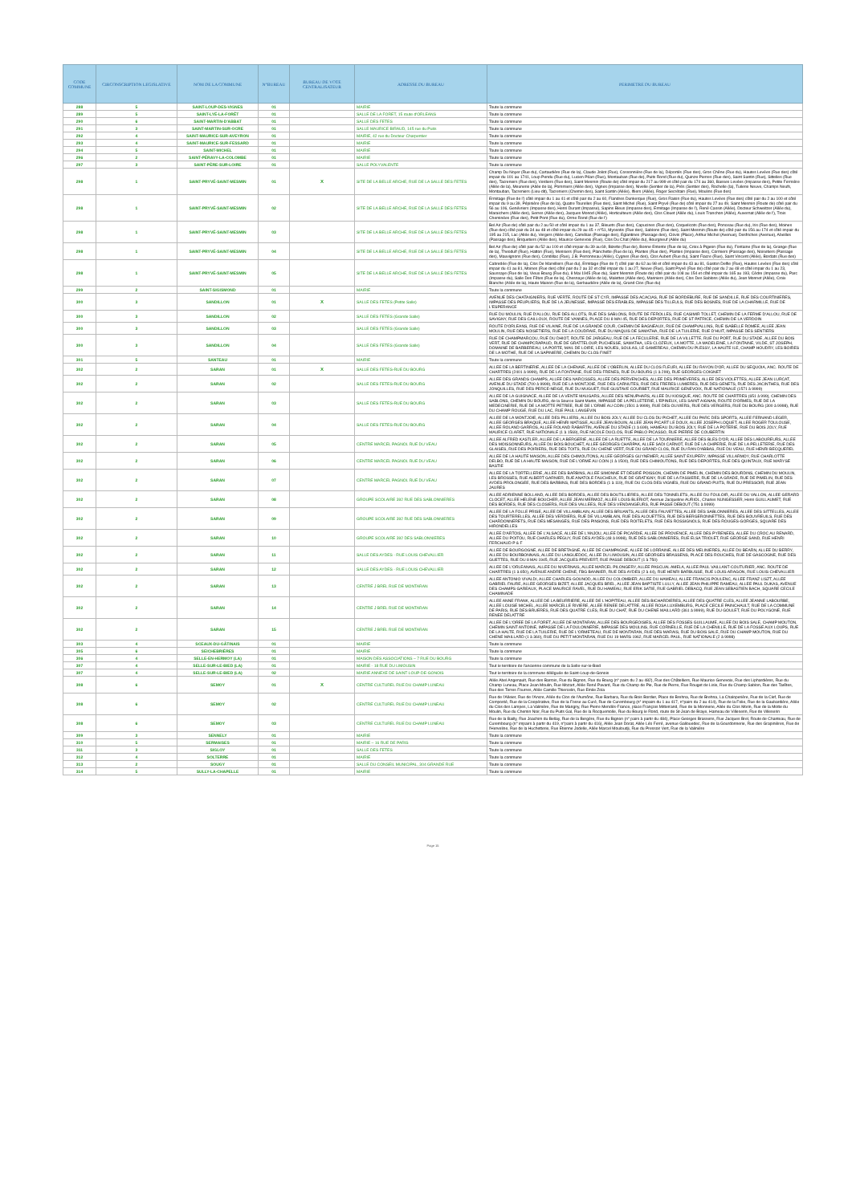| CODE COMMUNE | CIRCONSCRIPTION LEGISLATIVE | NOM DE LA COMMUNE | N°BUREAU | BUREAU DE VOTE CENTRALISATEUR | ADRESSE DU BUREAU | PERIMETRE DU BUREAU |
| --- | --- | --- | --- | --- | --- | --- |
| 288 | 5 | SAINT-LOUP-DES-VIGNES | 01 | | MAIRIE | Toute la commune |
| 289 | 5 | SAINT-LYÉ-LA-FORÊT | 01 | | SALLE DE LA FORET, 15 route d'ORLEANS | Toute la commune |
| 290 | 6 | SAINT-MARTIN-D'ABBAT | 01 | | SALLE DES FETES | Toute la commune |
| 291 | 3 | SAINT-MARTIN-SUR-OCRE | 01 | | SALLE MAURICE BIRAUD, 145 rue du Puits | Toute la commune |
| 292 | 4 | SAINT-MAURICE-SUR-AVEYRON | 01 | | MAIRIE, 42 rue du Docteur Charpentier | Toute la commune |
| 293 | 4 | SAINT-MAURICE-SUR-FESSARD | 01 | | MAIRIE | Toute la commune |
| 294 | 5 | SAINT-MICHEL | 01 | | MAIRIE | Toute la commune |
| 296 | 2 | SAINT-PÉRAVY-LA-COLOMBE | 01 | | MAIRIE | Toute la commune |
| 297 | 3 | SAINT-PÈRE-SUR-LOIRE | 01 | | SALLE POLYVALENTE | Toute la commune |
| 298 | 1 | SAINT-PRYVÉ-SAINT-MESMIN | 01 | X | SITE DE LA BELLE ARCHE, RUE DE LA SALLE DES FETES | Champ Du Noyer (Rue du), Cartaudière (Rue de la), Claude Joliot (Rue), Cossonnière (Rue de la), Déportés (Rue des), Gros Chêne (Rue du), Hautes Levées (Rue des) côté impair du 101 au 1741, Loup Pendu (Rue du), Lucien Péan (Rue), Montauban (Rue de), Puits Rond (Rue du), Quinze Pierres (Rue des), Saint Santin (Rue), Sittelles (Rue des), Tacreniers (Rue des), Verdiers (Rue des), Saint Mesmin (Route de) côté impair du 217 au 999 et côté pair du 174 au 360, Basses Levées (Impasse des), Petite Fermière (Allée de la), Meunerie (Allée de la), Pommiers (Allée des), Vignes (Impasse des), Nivelle (Sentier de la), Prés (Sentier des), Rochelle (la), Tuilerie Neuve, Champs Neufs, Montauban, Tacreniers (Lieu-dit), Tacreniers (Chemin des), Saint Santin (Allée), Ifliers (Allée), Roger Secrétain (Rue), Moulins (Rue des) |
| 298 | 1 | SAINT-PRYVÉ-SAINT-MESMIN | 02 | | SITE DE LA BELLE ARCHE, RUE DE LA SALLE DES FETES | Ermitage (Rue de l') côté impair du 1 au 41 et côté pair du 2 au 60, Flandres Dunkerque (Rue), Gros Raisin (Rue du), Hautes Levées (Rue des) côté pair du 2 au 100 et côté impair du 9 au 39, Pépinière (Rue de la), Quatre Tourelles (Rue des), Saint Michel (Rue), Saint Pryvé (Rue de) côté impair du 27 au 49, Saint Mesmin (Route de) côté pair du 56 au 106, Genévriers (Impasse des), Henri Durant (Impasse), Sapins Bleus (Impasse des), Ermitage (Impasse de l'), René Cassin (Allée), Docteur Schweitzer (Allée du), Maraichers (Allée des), Serres (Allée des), Jacques Monod (Allée), Horticulteurs (Allée des), Clos Clouet (Allée du), Louis Tranchon (Allée), Auvernat (Allée de l'), Trois Cheminées (Rue des), Petit Pont (Rue du), Orme Rond (Rue de l') |
| 298 | 1 | SAINT-PRYVÉ-SAINT-MESMIN | 03 | | SITE DE LA BELLE ARCHE, RUE DE LA SALLE DES FETES | Bel Air (Rue de) côté pair du 2 au 50 et côté impair du 1 au 37, Bleuets (Rue des), Capucines (Rue des), Coquelicots (Rue des), Ponceau (Rue du), Iris (Rue des), Moines (Rue des) côté pair du 34 au 48 et côté impair du 29 au 45 + n°51, Myosotis (Rue des), Sablons (Rue des), Saint Mesmin (Route de) côté pair du 156 au 174 et côté impair du 195 au 215, Lac (Allée du), Vergers (Allée des), Camélias (Passage des), Eglantines (Passage des), Clovis (Place), Arthur Michel (Avenue), Desfriches (Avenue), Abeilles (Passage des), Briquetiers (Allée des), Maurice Genevoix (Rue), Clos Du Chat (Allée du), Bourgneuf (Allée du) |
| 298 | 1 | SAINT-PRYVÉ-SAINT-MESMIN | 04 | | SITE DE LA BELLE ARCHE, RUE DE LA SALLE DES FETES | Bel Air (Rue de) côté pair du 52 au 100 et côté impair du 39 au 69, Bizette (Rue de), Bonne Entente (Rue de la), Croix à Pigeon (Rue du), Fontaine (Rue de la), Grange (Rue de la), Theodulf (Rue), Hatton (Rue), Merisiers (Rue des), Planchette (Rue de la), Plantes (Rue des), Plantes (Impasse des), Cormiers (Passage des), Noisetiers (Passage des), Mauvignons (Rue des), Condillac (Rue), J.B. Perronneau (Allée), Cygnes (Rue des), Clos Aubert (Rue du), Saint Fiacre (Rue), Saint Vincent (Allée), Bordats (Rue des) |
| 298 | 1 | SAINT-PRYVÉ-SAINT-MESMIN | 05 | | SITE DE LA BELLE ARCHE, RUE DE LA SALLE DES FETES | Cabredée (Rue de la), Clos De Marvilliers (Rue du), Ermitage (Rue de l') côté pair du 62 au 98 et côté impair du 43 au 81, Gaston Delfie (Rue), Hautes Levées (Rue des) côté impair du 41 au 81, Moines (Rue des) côté pair du 2 au 32 et côté impair du 1 au 27, Neuve (Rue), Saint Pryvé (Rue de) côté pair du 2 au 48 et côté impair du 1 au 23, Saussaye (Rue de la), Vieux Bourg (Rue du), 8 Mai 1945 (Rue du), Saint Mesmin (Route de) côté pair du 108 au 154 et côté impair du 165 au 193, Cèdre (Impasse du), Parc (Impasse du), Salle Des Fêtes (Rue de la), Chesnaye (Allée de la), Malettes (Allée des), Mariniers (Allée des), Clos Des Sablons (Allée du), Jean Monnet (Allée), Croix Blanche (Allée de la), Haute Maison (Rue de la), Gerbaudière (Allée de la), Grand Clos (Rue du) |
| 299 | 2 | SAINT-SIGISMOND | 01 | | MAIRIE | Toute la commune |
| 300 | 3 | SANDILLON | 01 | X | SALLE DES FETES (Petite Salle) | AVENUE DES CHATAIGNIERS, RUE VERTE, ROUTE DE ST CYR, IMPASSE DES ACACIAS, RUE DE BORDEBURE, RUE DE SANDILLE, RUE DES COURTINIERES, IMPASSE DES PEUPLIERS, RUE DE LA JEUNESSE, IMPASSE DES ERABLES, IMPASSE DES TILLEULS, RUE DES BOSNES, RUE DE LA CHARMILLE, RUE DE L'ESPERANCE |
| 300 | 3 | SANDILLON | 02 | | SALLE DES FETES (Grande Salle) | RUE DU MOULIN, RUE D'ALLOU, RUE DES ALLOTS, RUE DES SABLONS, ROUTE DE FEROLLES, RUE CASIMIR TOLLET, CHEMIN DE LA FERME D'ALLOU, RUE DE SAVIGNY, RUE DES CAILLOUX, ROUTE DE VANNES, PLACE DU 8 MAI 45, RUE DES DEPORTES, RUE DE ST PATRICE, CHEMIN DE LA VERDOIN |
| 300 | 3 | SANDILLON | 03 | | SALLE DES FETES (Grande Salle) | ROUTE D'ORLEANS, RUE DE VILAINE, RUE DE LA GRANDE COUR, CHEMIN DE BAGNEAUX, RUE DE CHAMPVALLINS, RUE ISABELLE ROMEE, ALLEE JEAN MOULIN, RUE DES NOISETIERS, RUE DE LA COUDRAIE, RUE DU MAQUIS DE SAMATHA, RUE DE LA TUILERIE, RUE D'HUIT, IMPASSE DES SENTIERS |
| 300 | 3 | SANDILLON | 04 | | SALLE DES FETES (Grande Salle) | RUE DE CHAMPMARCOU, RUE DU DHIOT, ROUTE DE JARGEAU, RUE DE LA FECULERIE, RUE DE LA VILLETTE, RUE DU PORT, RUE DU STADE, ALLEE DU BOIS VERT, RUE DE CHAMPCRAPAUD, RUE DE GRATTELOUP, PUCHESSE, SAMATHA, LES CLOZEUX, LA MOTTE, LA MADELEINE, LA FONTAINE, VILDE, ST JOSEPH, DOMAINE DE BARBEREAU, LA PORTE, MAIL DE LOIRE, LES NOUES, SOULAS, LE GAMEREAU, CHEMIN DU PLESSY, LA HAUTE ILE, CHAMP HOUDRY, LES BOIRES DE LA MOTHE, RUE DE LA SAPINIERE, CHEMIN DU CLOS FINET |
| 301 | 5 | SANTEAU | 01 | | MAIRIE | Toute la commune |
| 302 | 2 | SARAN | 01 | X | SALLE DES FETES-RUE DU BOURG | ALLEE DE LA BERTINERIE, ALLEE DE LA CHENAIE, ALLEE DE L'OBERLIN, ALLEE DU CLOS FLEURI, ALLEE DU RAYON D'OR, ALLEE DU SEQUOIA, ANC. ROUTE DE CHARTRES (2401 à 9999), RUE DE LA FONTAINE, RUE DES FRENES, RUE DU BOURG (1 à 299), RUE GEORGES COIGNET |
| 302 | 2 | SARAN | 02 | | SALLE DES FETES-RUE DU BOURG | ALLEE DES GRANDS CHAMPS, ALLEE DES NARCISSES, ALLEE DES PERVENCHES, ALLEE DES PRIMEVERES, ALLEE DES VIOLETTES, ALLEE JEAN LURCAT, AVENUE DU STADE (700 à 9999), RUE DE LA MONTJOIE, RUE DES CARNUTES, RUE DES FRERES LUMIERES, RUE DES GENETS, RUE DES JACINTHES, RUE DES JONQUILLES, RUE DES PERCE-NEIGE, RUE DU MUGUET, RUE GUSTAVE COURBET, RUE MAURICE GENEVOIX, RUE NATIONALE (1571 à 9999) |
| 302 | 2 | SARAN | 03 | | SALLE DES FETES-RUE DU BOURG | ALLEE DE LA GUIGNACE, ALLEE DE LA VENTE MAUGARS, ALLEE DES NENUPHARS, ALLEE DU KIOSQUE, ANC. ROUTE DE CHARTRES (651 à 999), CHEMIN DES SABLONS, CHEMIN DU BOURG, de la Source Saint Martin, IMPASSE DE LA PELLETERIE, L'EPINEUX, LES SAINT AIGNAN, ROUTE D'ORMES, RUE DE LA MEDECINERIE, RUE DE LA MOTTE PETREE, RUE DE L'ORME AU COIN (1501 à 9999), RUE DES OLIVIERS, RUE DES VERGERS, RUE DU BOURG (300 à 9998), RUE DU CHAMP ROUGE, RUE DU LAC, RUE PAUL LANGEVIN |
| 302 | 2 | SARAN | 04 | | SALLE DES FETES-RUE DU BOURG | ALLEE DE LA MONTJOIE, ALLEE DES PILLIERS, ALLEE DU BOIS JOLY, ALLEE DU CLOS DU PICHET, ALLEE DU PARC DES SPORTS, ALLEE FERNAND LEGER, ALLEE GEORGES BRAQUE, ALLEE HENRI MATISSE, ALLEE JEAN BOUIN, ALLEE JEAN PICART LE DOUX, ALLEE JOSEPH LOQUET, ALLEE ROGER TOULOUSE, ALLEE ROLAND GARROS, ALLEE ROLAND RABARTIN, AVENUE DU STADE (1 à 699), HAMEAU DU BOIS JOLY, RUE DE LA POTERIE, RUE DU BOIS JOLY, RUE MAURICE CLARET, RUE NATIONALE (1 à 1569), RUE NICOLE DUCLOS, RUE PABLO PICASSO, RUE PIERRE DE COUBERTIN |
| 302 | 2 | SARAN | 05 | | CENTRE MARCEL PAGNOL RUE DU VEAU | ALLEE ALFRED KASTLER, ALLEE DE LA BERGERIE, ALLEE DE LA RUETTE, ALLEE DE LA TOURNIERE, ALLEE DES BLES D'OR, ALLEE DES LABOUREURS, ALLEE DES MOISSONNEURS, ALLEE DU BOIS BOUCHET, ALLEE GEORGES CHARPAK, ALLEE SADI CARNOT, RUE DE LA CHIPERIE, RUE DE LA PELLETERIE, RUE DES GLAISES, RUE DES POIRIERS, RUE DES TOITS, RUE DU CHENE VERT, RUE DU GRAND CLOS, RUE DU RAN D'ABBAS, RUE DU VEAU, RUE HENRI BECQUEREL |
| 302 | 2 | SARAN | 06 | | CENTRE MARCEL PAGNOL RUE DU VEAU | ALLEE DE LA HAUTE MAISON, ALLEE DES CHIMOUTONS, ALLEE GEORGES GUYNEMER, ALLEE SAINT EXUPERY, IMPASSE VILLARMOY, RUE CHARLOTTE DELBO, RUE DE LA HAUTE MAISON, RUE DE L'ORME AU COIN (1 à 1500), RUE DES CHIMOUTONS, RUE DES DEPORTES, RUE DES QUINTAUX, RUE MARYSE BASTIE |
| 302 | 2 | SARAN | 07 | | CENTRE MARCEL PAGNOL RUE DU VEAU | ALLEE DE LA TORTELLERIE, ALLEE DES BARBINS, ALLEE SIMONNE ET DÉSIRÉ POISSON, CHEMIN DE PIMELIN, CHEMIN DES BOURDINS, CHEMIN DU MOULIN, LES BROSSES, RUE ALBERT GARNIER, RUE ANATOLE FAUCHEUX, RUE DE GRATIGNY, RUE DE LA FASSIERE, RUE DE LA GRADE, RUE DE PIMELIN, RUE DES AYDES PROLONGEE, RUE DES BARBINS, RUE DES BORDES (1 à 119), RUE DU CLOS DES VIGNES, RUE DU GRAND PUITS, RUE DU PRESSOIR, RUE JEAN JAURES |
| 302 | 2 | SARAN | 08 | | GROUPE SCOLAIRE 392 RUE DES SABLONNIERES | ALLEE ADRIENNE BOLLAND, ALLEE DES BORDES, ALLEE DES BOUTILLIERES, ALLEE DES TONNELETS, ALLEE DU FOULOIR, ALLEE DU VALLON, ALLEE GERARD CLOCET, ALLEE HELENE BOUCHER, ALLEE JEAN MERMOZ, ALLEE LOUIS BLERIOT, Avenue Jacqueline AURIOL, Charles NUNGESSER, Henri GUILLAUMET, RUE DES BORDES, RUE DES CLOSIERS, RUE DES VALLEES, RUE DES VENDANGEURS, RUE PASSE DEBOUT (751 à 9999) |
| 302 | 2 | SARAN | 09 | | GROUPE SCOLAIRE 392 RUE DES SABLONNIERES | ALLEE DE LA FOLLE PRISE, ALLEE DE VILLAMBLAIN, ALLEE DES BRUANTS, ALLEE DES FAUVETTES, ALLEE DES SABLONNIERES, ALLEE DES SITTELLES, ALLEE DES TOURTERELLES, ALLEE DES VERDIERS, RUE DE VILLAMBLAIN, RUE DES ALOUETTES, RUE DES BERGERONNETTES, RUE DES BOUVREUILS, RUE DES CHARDONNERETS, RUE DES MESANGES, RUE DES PINSONS, RUE DES ROITELETS, RUE DES ROSSIGNOLS, RUE DES ROUGES-GORGES, SQUARE DES HIRONDELLES |
| 302 | 2 | SARAN | 10 | | GROUPE SCOLAIRE 392 DES SABLONNIERES | ALLEE D'ARTOIS, ALLEE DE L'ALSACE, ALLEE DE L'ANJOU, ALLEE DE PICARDIE, ALLEE DE PROVENCE, ALLEE DES PYRENEES, ALLEE DU CROC AU RENARD, ALLEE DU POITOU, RUE CHARLES PEGUY, RUE DES AYDES (48 à 9998), RUE DES SABLONNIERES, RUE ELSA TRIOLET, RUE GEORGE SAND, RUE HENRI FERCHAUD P & F |
| 302 | 2 | SARAN | 11 | | SALLE DES AYDES - RUE LOUIS CHEVALLIER | ALLEE DE BOURGOGNE, ALLEE DE BRETAGNE, ALLEE DE CHAMPAGNE, ALLEE DE LORRAINE, ALLEE DES MELINIERES, ALLEE DU BEARN, ALLEE DU BERRY, ALLEE DU BOURBONNAIS, ALLEE DU LANGUEDOC, ALLEE DU LIMOUSIN, ALLEE GEORGES BRASSENS, PLACE DES ROUCHES, RUE DE GASCOGNE, RUE DES GUETTES, RUE DU 8 MAI 1945, RUE JACQUES PREVERT, RUE PASSE DEBOUT (1 à 750) |
| 302 | 2 | SARAN | 12 | | SALLE DES AYDES - RUE LOUIS CHEVALLIER | ALLEE DE L'ORLEANAIS, ALLEE DU NIVERNAIS, ALLEE MARCEL PILONGERY, ALLEE PASCUAL AMELA, ALLEE PAUL VAILLANT-COUTURIER, ANC. ROUTE DE CHARTRES (1 à 650), AVENUE ANDRE CHENE, FBG BANNIER, RUE DES AYDES (2 à 44), RUE HENRI BARBUSSE, RUE LOUIS ARAGON, RUE LOUIS CHEVALLIER |
| 302 | 2 | SARAN | 13 | | CENTRE J BREL RUE DE MONTARAN | ALLEE ANTONIO VIVALDI, ALLEE CHARLES GOUNOD, ALLEE DU COLOMBIER, ALLEE DU HAMEAU, ALLEE FRANCIS POULENC, ALLEE FRANZ LISZT, ALLEE GABRIEL FAURE, ALLEE GEORGES BIZET, ALLEE JACQUES BREL, ALLEE JEAN BAPTISTE LULLY, ALLEE JEAN PHILIPPE RAMEAU, ALLEE PAUL DUKAS, AVENUE DES CHAMPS GAREAUX, PLACE MAURICE RAVEL, RUE DU HAMEAU, RUE ERIK SATIE, RUE GABRIEL DEBACQ, RUE JEAN SEBASTIEN BACH, SQUARE CECILE CHAMINADE |
| 302 | 2 | SARAN | 14 | | CENTRE J BREL RUE DE MONTARAN | ALLEE ANNE FRANK, ALLEE DE LA BEURRIERE, ALLEE DE L'HOPITEAU, ALLEE DES BICHARDIERES, ALLEE DES QUATRE CLES, ALLEE JEANNE LABOURBE, ALLEE LOUISE MICHEL, ALLEE MARCELLE RIVIERE, ALLEE RENEE DELATTRE, ALLEE ROSA LUXEMBURG, PLACE CECILE PAINCHAULT, RUE DE LA COMMUNE DE PARIS, RUE DES BRUERES, RUE DES QUATRE CLES, RUE DU CHAT, RUE DU CHENE MAILLARD (361 à 9999), RUE DU GOULET, RUE DU POLYGONE, RUE RENEE DELATTRE |
| 302 | 2 | SARAN | 15 | | CENTRE J BREL RUE DE MONTARAN | ALLEE DE L'OREE DE LA FORET, ALLEE DE MONTARAN, ALLEE DES BOURGEOISIES, ALLEE DES FOSSES GUILLAUME, ALLEE DU BOIS SALE, CHAMP MOUTON, CHEMIN SAINT ANTOINE, IMPASSE DE LA FOULONNERIE, IMPASSE DES MOULINS, RUE CORNEILLE, RUE DE LA CHENILLE, RUE DE LA FOSSE AUX LOUPS, RUE DE LA HALTE, RUE DE LA TUILERIE, RUE DE L'ORMETEAU, RUE DE MONTARAN, RUE DES MARAIS, RUE DU BOIS SALE, RUE DU CHAMP MOUTON, RUE DU CHENE MAILLARD (1 à 360), RUE DU PETIT MONTARAN, RUE DU 19 MARS 1962, RUE MARCEL PAUL, RUE NATIONALE (2 à 9998) |
| 303 | 4 | SCEAUX-DU-GÂTINAIS | 01 | | MAIRIE | Toute la commune |
| 305 | 6 | SEICHEBRIÈRES | 01 | | MAIRIE | Toute la commune |
| 306 | 4 | SELLE-EN-HERMOY (LA) | 01 | | MAISON DES ASSOCIATIONS – 7 RUE DU BOURG | Toute la commune |
| 307 | 4 | SELLE-SUR-LE-BIED (LA) | 01 | | MAIRIE - 18 RUE DU LIMOUSIN | Tout le territoire de l'ancienne commune de la Selle-sur-le-Bied |
| 307 | 4 | SELLE-SUR-LE-BIED (LA) | 02 | | MAIRIE ANNEXE DE SAINT-LOUP-DE-GONOIS | Tout le territoire de la commune déléguée de Saint-Loup-de-Gonois |
| 308 | 6 | SEMOY | 01 | X | CENTRE CULTUREL RUE DU CHAMP LUNEAU | Allée Abel Angenault, Rue des Barrois, Rue du Bignon, Rue du Bourg (n° pairs du 2 au 482), Rue des Châtelliers, Rue Maurice Genevoix, Rue des Liphardières, Rue du Champ Luneau, Place Jean Moulin, Rue Mozart, Allée René Pavard, Rue du Champ de Pie, Rue de Pierre, Rue Rouget de Lisle, Rue du Champ Sablon, Rue des Tarêtes, Rue des Terres Fourres, Allée Camille Thiercelin, Rue Emile Zola |
| 308 | 6 | SEMOY | 02 | | CENTRE CULTUREL RUE DU CHAMP LUNEAU | Rue de l'Alleier, Rue de l'Ancre, Allée du Clos de l'Aumône, Rue Barbara, Rue du Bois Bordier, Place de Brehna, Rue de Brehna, La Chaloperière, Rue de la Clef, Rue de Composté, Rue de la Coopérative, Rue de la Fosse au Curé, Rue de Curembourg (n° impairs du 1 au 417, n°pairs du 2 au 414), Rue de la Folie, Rue de la Gaubardière, Allée du Clos des Lampes, La Valinière, Rue de Marigny, Rue Pierre Mendès-France, place François Mitterrand, Rue de la Monnerie, Allée du Clos Morin, Rue de la Motte du Moulin, Rue du Chemin Noir, Rue du Puits Gal, Rue de la Rocquemolle, Rue du Bourg le Rond, route de St-Jean de Braye, Hameau de Villeserin, Rue de Villeserin |
| 308 | 6 | SEMOY | 03 | | CENTRE CULTUREL RUE DU CHAMP LUNEAU | Rue de la Bailly, Rue Joachim du Bellay, Rue de la Bergère, Rue du Bignon (n° pairs à partir du 484), Place Georges Brassens, Rue Jacques Brel, Route de Chanteau, Rue de Curembourg (n° impairs à partir du 419, n°pairs à partir du 416), Allée Jean Dorat, Allée Léo Ferré, avenue Gallouedec, Rue de la Gourdonnerie, Rue des Grapinières, Rue de l'Hervelinе, Rue de la Huchetterie, Rue Etienne Jodelle, Allée Marcel Mouloudji, Rue du Pressoir Vert, Rue de la Valinière |
| 309 | 3 | SENNELY | 01 | | MAIRIE | Toute la commune |
| 310 | 5 | SERMAISES | 01 | | MAIRIE – 16 RUE DE PARIS | Toute la commune |
| 311 | 3 | SIGLOY | 01 | | SALLE DES FETES | Toute la commune |
| 312 | 4 | SOLTERRE | 01 | | MAIRIE | Toute la commune |
| 313 | 2 | SOUGY | 01 | | SALLE DU CONSEIL MUNICIPAL, 304 GRANDE RUE | Toute la commune |
| 314 | 5 | SULLY-LA-CHAPELLE | 01 | | MAIRIE | Toute la commune |
Page 15